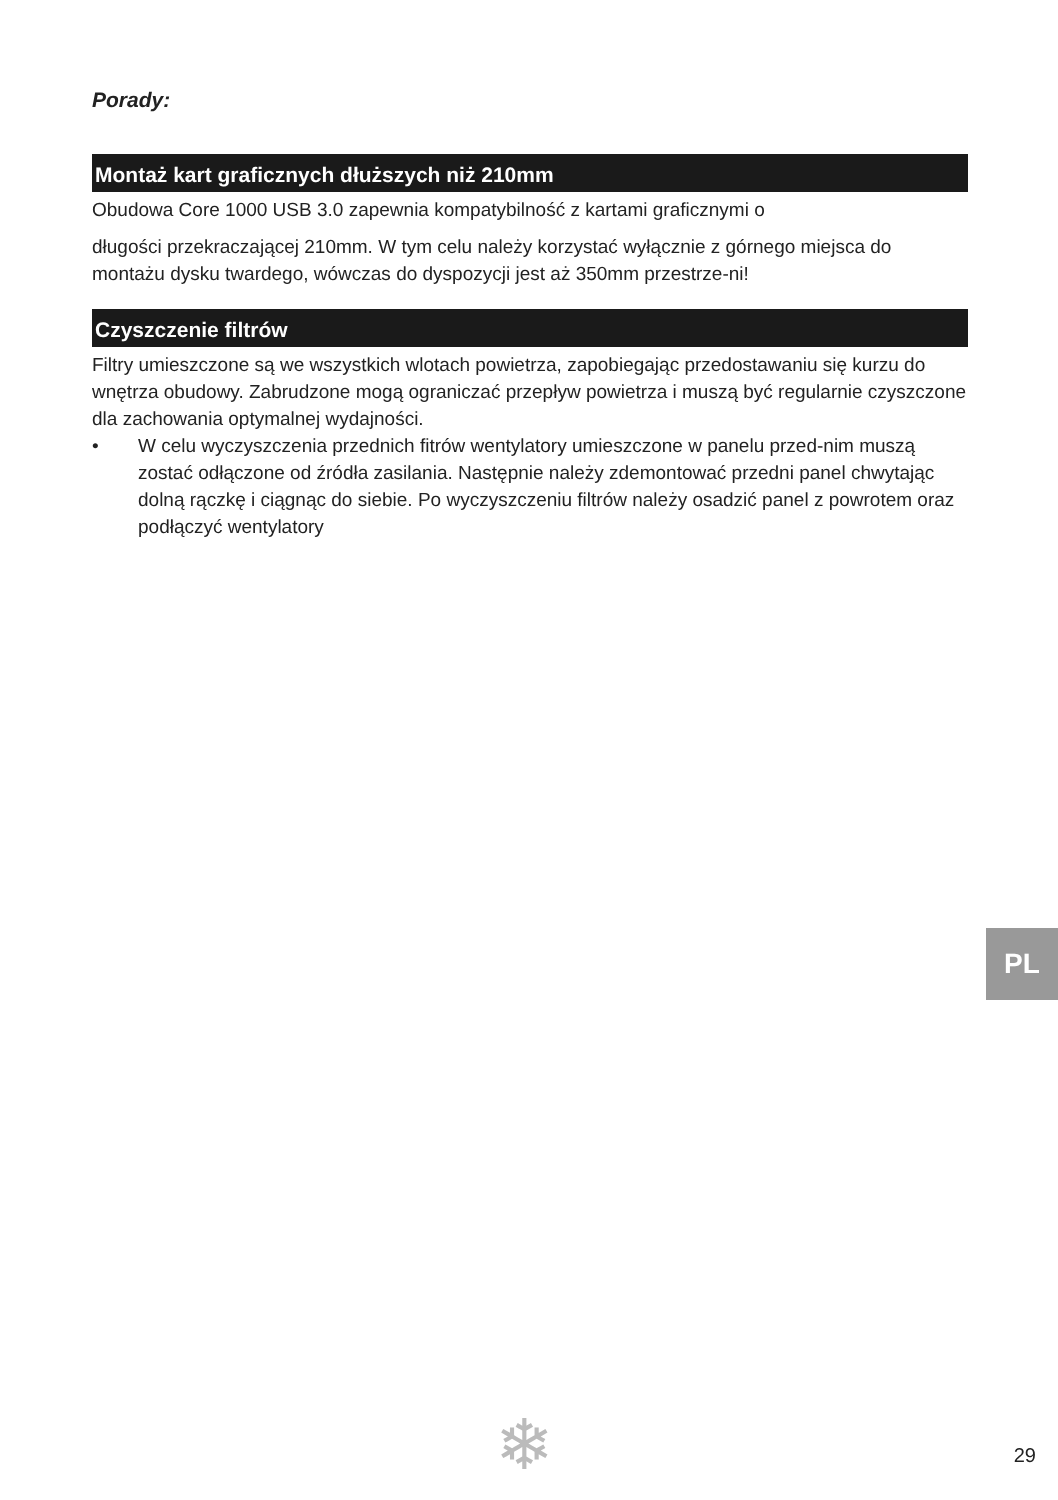Porady:
Montaż kart graficznych dłuższych niż 210mm
Obudowa Core 1000 USB 3.0 zapewnia kompatybilność z kartami graficznymi o
długości przekraczającej 210mm. W tym celu należy korzystać wyłącznie z górnego miejsca do montażu dysku twardego, wówczas do dyspozycji jest aż 350mm przestrze-ni!
Czyszczenie filtrów
Filtry umieszczone są we wszystkich wlotach powietrza, zapobiegając przedostawaniu się kurzu do wnętrza obudowy. Zabrudzone mogą ograniczać przepływ powietrza i muszą być regularnie czyszczone dla zachowania optymalnej wydajności.
• W celu wyczyszczenia przednich fitrów wentylatory umieszczone w panelu przed-nim muszą zostać odłączone od źródła zasilania. Następnie należy zdemontować przedni panel chwytając dolną rączkę i ciągnąc do siebie. Po wyczyszczeniu filtrów należy osadzić panel z powrotem oraz podłączyć wentylatory
PL
❄ 29